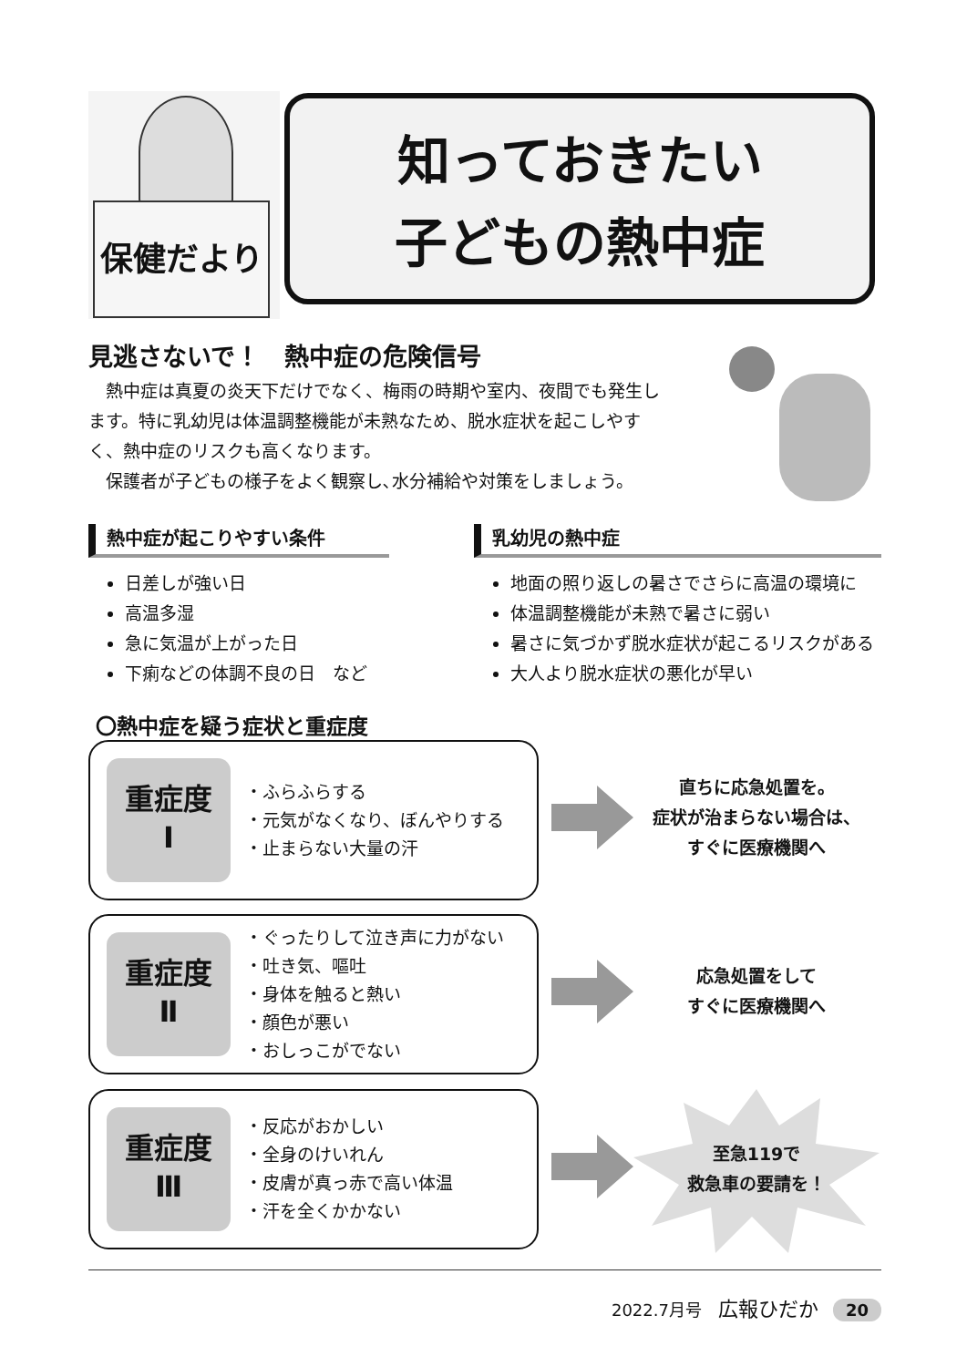保健だより
知っておきたい
子どもの熱中症
見逃さないで！　熱中症の危険信号
熱中症は真夏の炎天下だけでなく、梅雨の時期や室内、夜間でも発生します。特に乳幼児は体温調整機能が未熟なため、脱水症状を起こしやすく、熱中症のリスクも高くなります。
保護者が子どもの様子をよく観察し､水分補給や対策をしましょう。
熱中症が起こりやすい条件
日差しが強い日
高温多湿
急に気温が上がった日
下痢などの体調不良の日　など
乳幼児の熱中症
地面の照り返しの暑さでさらに高温の環境に
体温調整機能が未熟で暑さに弱い
暑さに気づかず脱水症状が起こるリスクがある
大人より脱水症状の悪化が早い
〇熱中症を疑う症状と重症度
重症度
Ⅰ
・ふらふらする
・元気がなくなり、ぼんやりする
・止まらない大量の汗
直ちに応急処置を。
症状が治まらない場合は、
すぐに医療機関へ
重症度
Ⅱ
・ぐったりして泣き声に力がない
・吐き気、嘔吐
・身体を触ると熱い
・顔色が悪い
・おしっこがでない
応急処置をして
すぐに医療機関へ
重症度
Ⅲ
・反応がおかしい
・全身のけいれん
・皮膚が真っ赤で高い体温
・汗を全くかかない
至急119で
救急車の要請を！
2022.7月号　広報ひだか 20